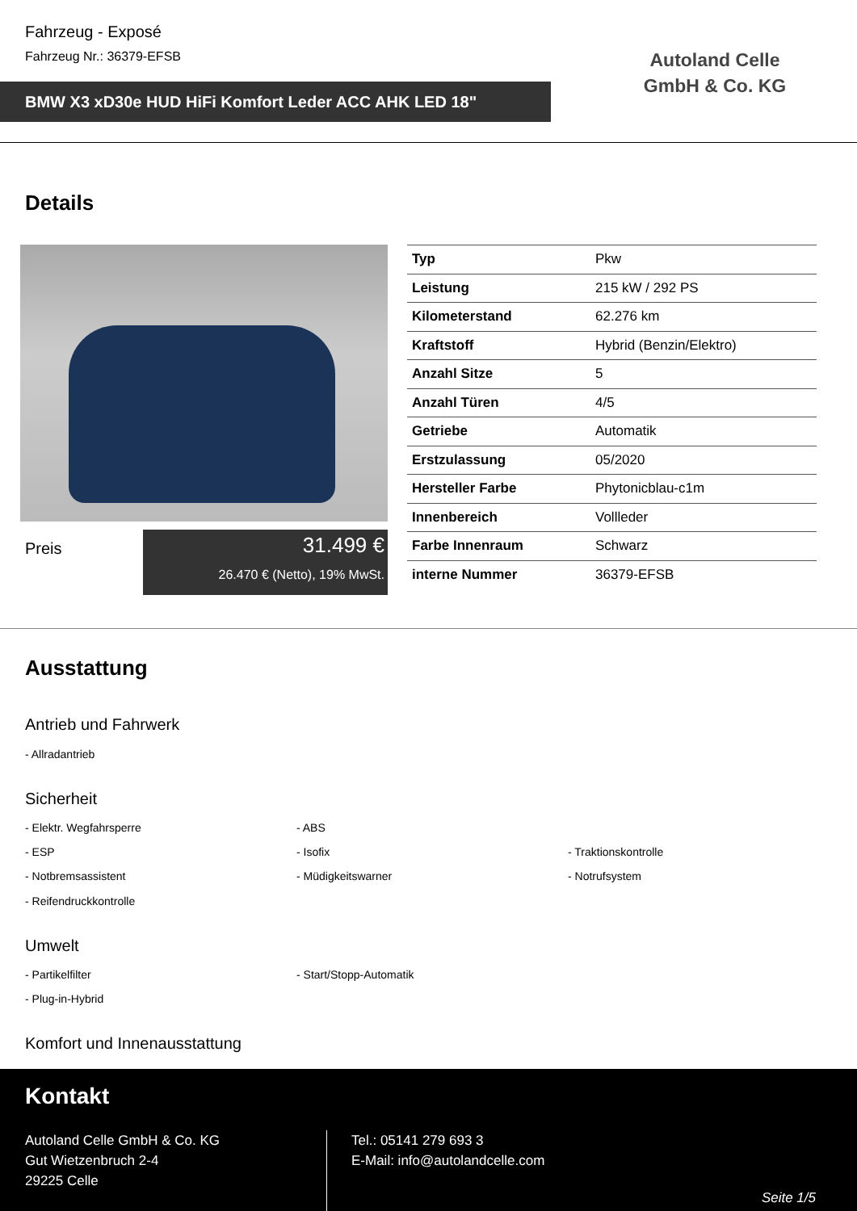Fahrzeug - Exposé
Fahrzeug Nr.: 36379-EFSB
BMW X3 xD30e HUD HiFi Komfort Leder ACC AHK LED 18"
Autoland Celle GmbH & Co. KG
Details
Preis
31.499 €
26.470 € (Netto), 19% MwSt.
| Typ | Pkw |
| Leistung | 215 kW / 292 PS |
| Kilometerstand | 62.276 km |
| Kraftstoff | Hybrid (Benzin/Elektro) |
| Anzahl Sitze | 5 |
| Anzahl Türen | 4/5 |
| Getriebe | Automatik |
| Erstzulassung | 05/2020 |
| Hersteller Farbe | Phytonicblau-c1m |
| Innenbereich | Vollleder |
| Farbe Innenraum | Schwarz |
| interne Nummer | 36379-EFSB |
Ausstattung
Antrieb und Fahrwerk
- Allradantrieb
Sicherheit
- Elektr. Wegfahrsperre - ABS
- ESP - Isofix - Traktionskontrolle
- Notbremsassistent - Müdigkeitswarner - Notrufsystem
- Reifendruckkontrolle
Umwelt
- Partikelfilter - Start/Stopp-Automatik
- Plug-in-Hybrid
Komfort und Innenausstattung
Kontakt
Autoland Celle GmbH & Co. KG
Gut Wietzenbruch 2-4
29225 Celle
Tel.: 05141 279 693 3
E-Mail: info@autolandcelle.com
Seite 1/5